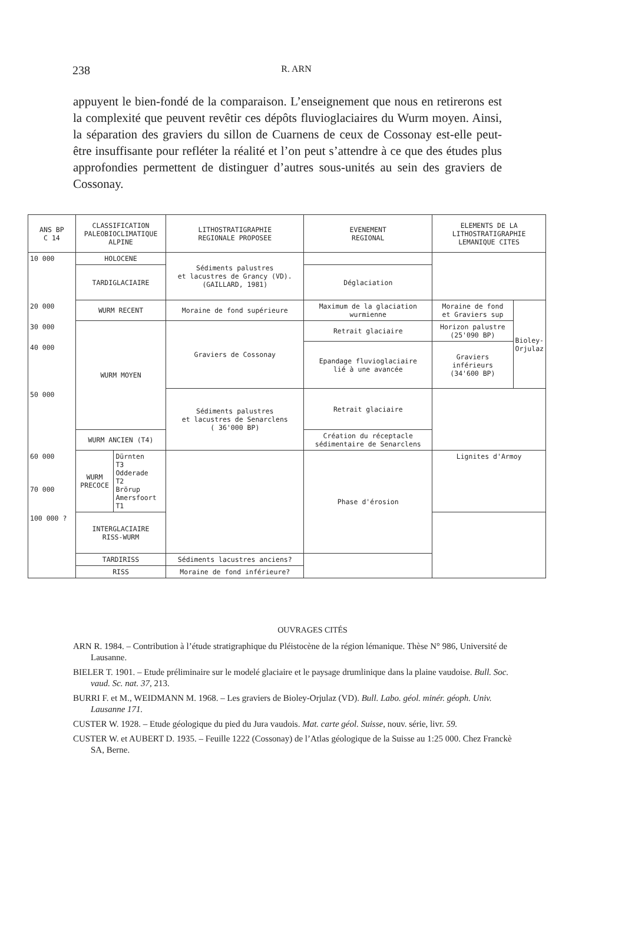238
R. ARN
appuyent le bien-fondé de la comparaison. L’enseignement que nous en retirerons est la complexité que peuvent revêtir ces dépôts fluvioglaciaires du Wurm moyen. Ainsi, la séparation des graviers du sillon de Cuarnens de ceux de Cossonay est-elle peut-être insuffisante pour refléter la réalité et l’on peut s’attendre à ce que des études plus approfondies permettent de distinguer d’autres sous-unités au sein des graviers de Cossonay.
| ANS BP C 14 | CLASSIFICATION PALEOBIOCLIMATIQUE ALPINE | | LITHOSTRATIGRAPHIE REGIONALE PROPOSEE | EVENEMENT REGIONAL | ELEMENTS DE LA LITHOSTRATIGRAPHIE LEMANIQUE CITES | |
| --- | --- | --- | --- | --- | --- | --- |
| 10 000 | HOLOCENE | | Sédiments palustres et lacustres de Grancy (VD). (GAILLARD, 1981) | | | |
| | TARDIGLACIAIRE | | | Déglaciation | | |
| 20 000 | WURM RECENT | | Moraine de fond supérieure | Maximum de la glaciation wurmienne | Moraine de fond et Graviers sup | Bioley-Orjulaz |
| 30 000 | WURM MOYEN | | Graviers de Cossonay | Retrait glaciaire | Horizon palustre (25'090 BP) | |
| 40 000 | | | | Epandage fluvioglaciaire lié à une avancée | Graviers inférieurs (34'600 BP) | |
| 50 000 | | | Sédiments palustres et lacustres de Senarclens ( 36'000 BP) | Retrait glaciaire | | |
| | WURM ANCIEN (T4) | | | Création du réceptacle sédimentaire de Senarclens | | |
| 60 000 70 000 | WURM PRECOCE | Dürnten T3 Odderade T2 Brörup Amersfoort T1 | | Phase d'érosion | Lignites d'Armoy | |
| 100 000 ? | INTERGLACIAIRE RISS-WURM | | | | | |
| | TARDIRISS | | Sédiments lacustres anciens? | | | |
| | RISS | | Moraine de fond inférieure? | | | |
OUVRAGES CITÉS
ARN R. 1984. – Contribution à l’étude stratigraphique du Pléistocène de la région lémanique. Thèse N° 986, Université de Lausanne.
BIELER T. 1901. – Etude préliminaire sur le modelé glaciaire et le paysage drumlinique dans la plaine vaudoise. Bull. Soc. vaud. Sc. nat. 37, 213.
BURRI F. et M., WEIDMANN M. 1968. – Les graviers de Bioley-Orjulaz (VD). Bull. Labo. géol. minér. géoph. Univ. Lausanne 171.
CUSTER W. 1928. – Etude géologique du pied du Jura vaudois. Mat. carte géol. Suisse, nouv. série, livr. 59.
CUSTER W. et AUBERT D. 1935. – Feuille 1222 (Cossonay) de l’Atlas géologique de la Suisse au 1:25 000. Chez Franckè SA, Berne.